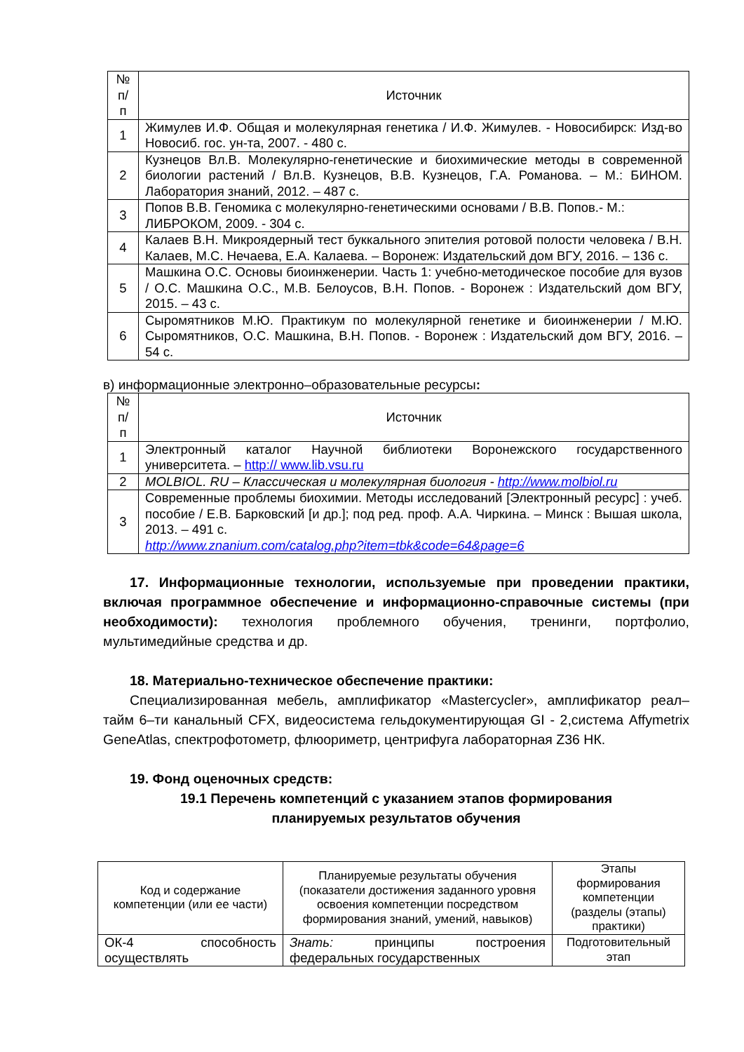| № п/ п | Источник |
| --- | --- |
| 1 | Жимулев И.Ф. Общая и молекулярная генетика / И.Ф. Жимулев. - Новосибирск: Изд-во Новосиб. гос. ун-та, 2007. - 480 с. |
| 2 | Кузнецов Вл.В. Молекулярно-генетические и биохимические методы в современной биологии растений / Вл.В. Кузнецов, В.В. Кузнецов, Г.А. Романова. – М.: БИНОМ. Лаборатория знаний, 2012. – 487 с. |
| 3 | Попов В.В. Геномика с молекулярно-генетическими основами / В.В. Попов.- М.: ЛИБРОКОМ, 2009. - 304 с. |
| 4 | Калаев В.Н. Микроядерный тест буккального эпителия ротовой полости человека / В.Н. Калаев, М.С. Нечаева, Е.А. Калаева. – Воронеж: Издательский дом ВГУ, 2016. – 136 с. |
| 5 | Машкина О.С. Основы биоинженерии. Часть 1: учебно-методическое пособие для вузов / О.С. Машкина О.С., М.В. Белоусов, В.Н. Попов. - Воронеж : Издательский дом ВГУ, 2015. – 43 с. |
| 6 | Сыромятников М.Ю. Практикум по молекулярной генетике и биоинженерии / М.Ю. Сыромятников, О.С. Машкина, В.Н. Попов. - Воронеж : Издательский дом ВГУ, 2016. – 54 с. |
в) информационные электронно–образовательные ресурсы:
| № п/ п | Источник |
| --- | --- |
| 1 | Электронный каталог Научной библиотеки Воронежского государственного университета. – http:// www.lib.vsu.ru |
| 2 | MOLBIOL. RU – Классическая и молекулярная биология - http://www.molbiol.ru |
| 3 | Современные проблемы биохимии. Методы исследований [Электронный ресурс] : учеб. пособие / Е.В. Барковский [и др.]; под ред. проф. А.А. Чиркина. – Минск : Вышая школа, 2013. – 491 с. http://www.znanium.com/catalog.php?item=tbk&code=64&page=6 |
17. Информационные технологии, используемые при проведении практики, включая программное обеспечение и информационно-справочные системы (при необходимости): технология проблемного обучения, тренинги, портфолио, мультимедийные средства и др.
18. Материально-техническое обеспечение практики:
Специализированная мебель, амплификатор «Mastercycler», амплификатор реал– тайм 6–ти канальный CFX, видеосистема гельдокументирующая GI - 2,система Affymetrix GeneAtlas, спектрофотометр, флюориметр, центрифуга лабораторная Z36 НК.
19. Фонд оценочных средств:
19.1 Перечень компетенций с указанием этапов формирования
планируемых результатов обучения
| Код и содержание компетенции (или ее части) | Планируемые результаты обучения (показатели достижения заданного уровня освоения компетенции посредством формирования знаний, умений, навыков) | Этапы формирования компетенции (разделы (этапы) практики) |
| --- | --- | --- |
| ОК-4 способность осуществлять | Знать: принципы построения федеральных государственных | Подготовительный этап |